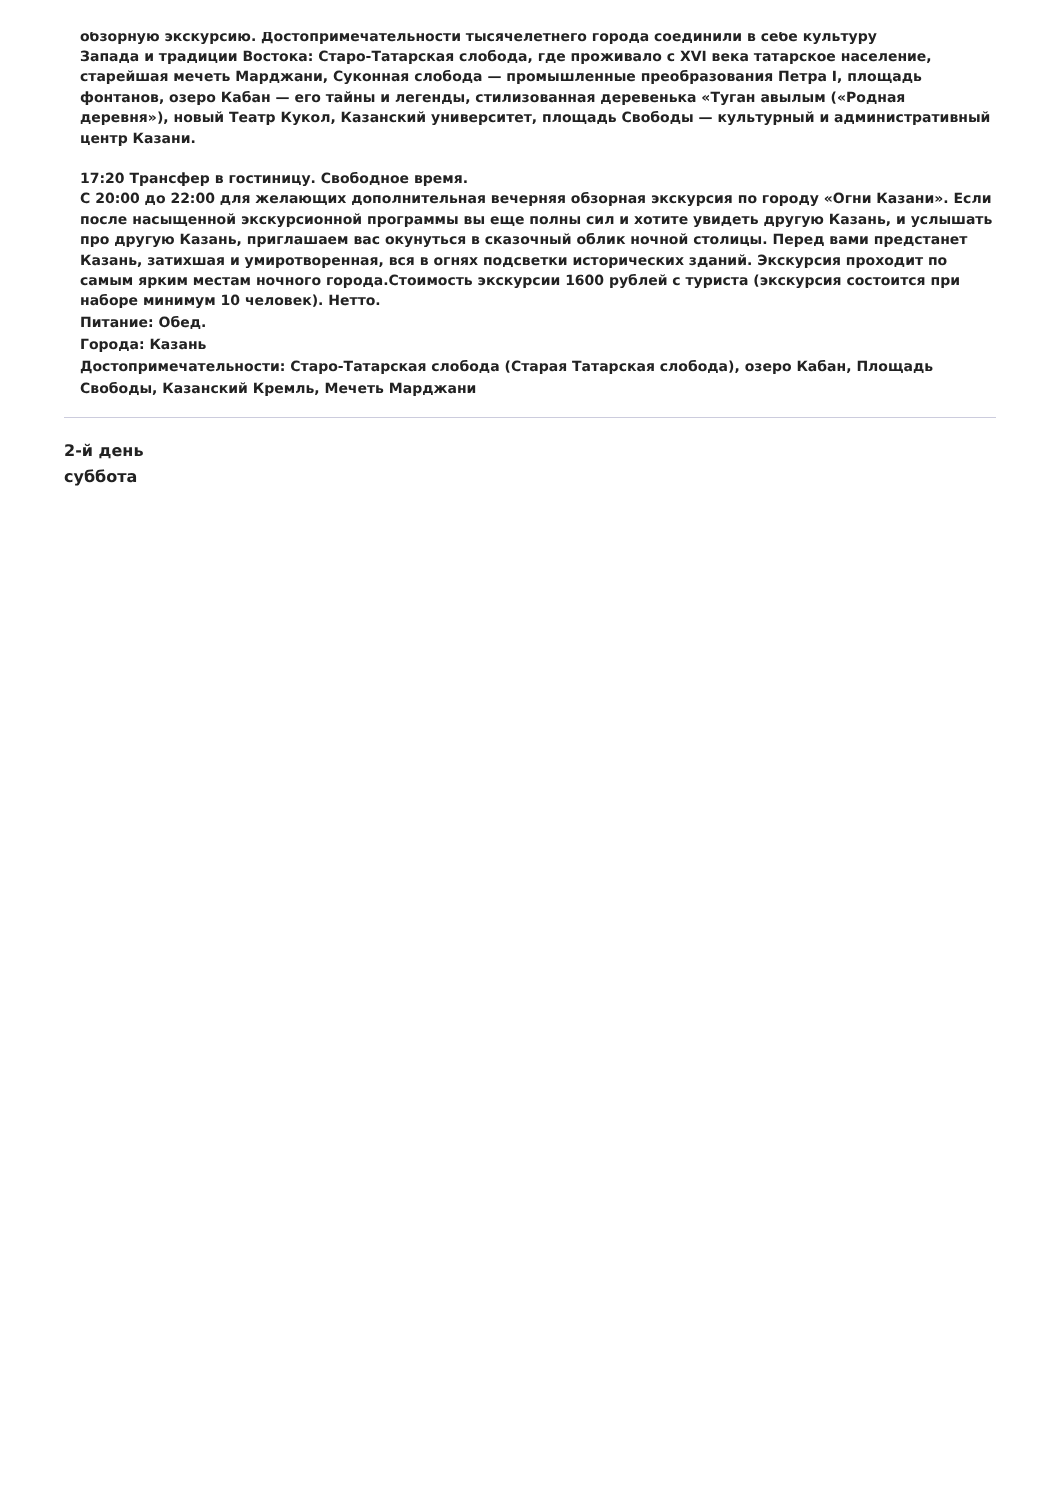обзорную экскурсию. Достопримечательности тысячелетнего города соединили в себе культуру
Запада и традиции Востока: Старо-Татарская слобода, где проживало с XVI века татарское население, старейшая мечеть Марджани, Суконная слобода — промышленные преобразования Петра I, площадь фонтанов, озеро Кабан — его тайны и легенды, стилизованная деревенька «Туган авылым («Родная деревня»), новый Театр Кукол, Казанский университет, площадь Свободы — культурный и административный центр Казани.
17:20 Трансфер в гостиницу. Свободное время.
С 20:00 до 22:00 для желающих дополнительная вечерняя обзорная экскурсия по городу «Огни Казани». Если после насыщенной экскурсионной программы вы еще полны сил и хотите увидеть другую Казань, и услышать про другую Казань, приглашаем вас окунуться в сказочный облик ночной столицы. Перед вами предстанет Казань, затихшая и умиротворенная, вся в огнях подсветки исторических зданий. Экскурсия проходит по самым ярким местам ночного города.Стоимость экскурсии 1600 рублей с туриста (экскурсия состоится при наборе минимум 10 человек). Нетто.
Питание: Обед.
Города: Казань
Достопримечательности: Старо-Татарская слобода (Старая Татарская слобода), озеро Кабан, Площадь Свободы, Казанский Кремль, Мечеть Марджани
2-й день
суббота